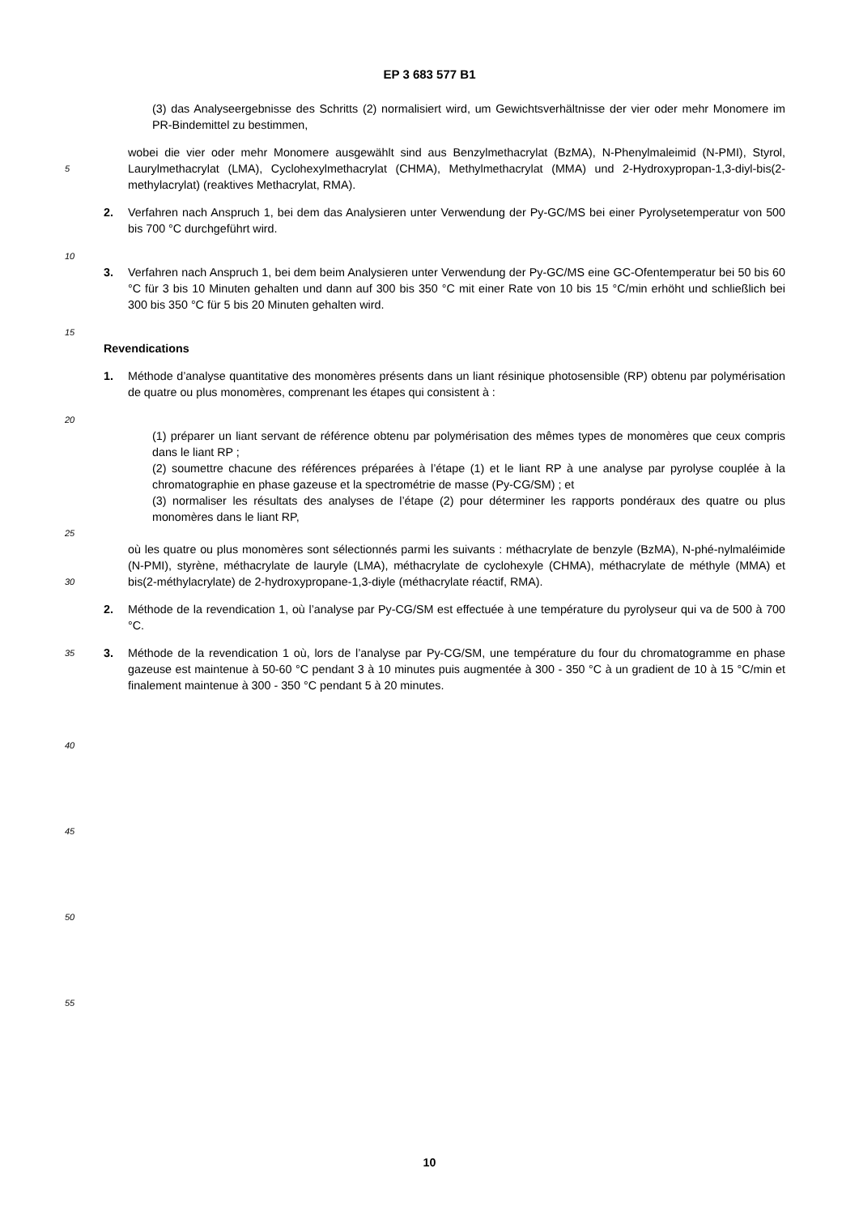EP 3 683 577 B1
(3) das Analyseergebnisse des Schritts (2) normalisiert wird, um Gewichtsverhältnisse der vier oder mehr Monomere im PR-Bindemittel zu bestimmen,
5
wobei die vier oder mehr Monomere ausgewählt sind aus Benzylmethacrylat (BzMA), N-Phenylmaleimid (N-PMI), Styrol, Laurylmethacrylat (LMA), Cyclohexylmethacrylat (CHMA), Methylmethacrylat (MMA) und 2-Hydroxypropan-1,3-diyl-bis(2-methylacrylat) (reaktives Methacrylat, RMA).
2. Verfahren nach Anspruch 1, bei dem das Analysieren unter Verwendung der Py-GC/MS bei einer Pyrolysetemperatur von 500 bis 700 °C durchgeführt wird.
10
3. Verfahren nach Anspruch 1, bei dem beim Analysieren unter Verwendung der Py-GC/MS eine GC-Ofentemperatur bei 50 bis 60 °C für 3 bis 10 Minuten gehalten und dann auf 300 bis 350 °C mit einer Rate von 10 bis 15 °C/min erhöht und schließlich bei 300 bis 350 °C für 5 bis 20 Minuten gehalten wird.
15
Revendications
1. Méthode d’analyse quantitative des monomères présents dans un liant résinique photosensible (RP) obtenu par polymérisation de quatre ou plus monomères, comprenant les étapes qui consistent à :
20
25
(1) préparer un liant servant de référence obtenu par polymérisation des mêmes types de monomères que ceux compris dans le liant RP ;
(2) soumettre chacune des références préparées à l’étape (1) et le liant RP à une analyse par pyrolyse couplée à la chromatographie en phase gazeuse et la spectrométrie de masse (Py-CG/SM) ; et
(3) normaliser les résultats des analyses de l’étape (2) pour déterminer les rapports pondéraux des quatre ou plus monomères dans le liant RP,
30
où les quatre ou plus monomères sont sélectionnés parmi les suivants : méthacrylate de benzyle (BzMA), N-phé-nylmaléimide (N-PMI), styrène, méthacrylate de lauryle (LMA), méthacrylate de cyclohexyle (CHMA), méthacrylate de méthyle (MMA) et bis(2-méthylacrylate) de 2-hydroxypropane-1,3-diyle (méthacrylate réactif, RMA).
2. Méthode de la revendication 1, où l’analyse par Py-CG/SM est effectuée à une température du pyrolyseur qui va de 500 à 700 °C.
35
3. Méthode de la revendication 1 où, lors de l’analyse par Py-CG/SM, une température du four du chromatogramme en phase gazeuse est maintenue à 50-60 °C pendant 3 à 10 minutes puis augmentée à 300 - 350 °C à un gradient de 10 à 15 °C/min et finalement maintenue à 300 - 350 °C pendant 5 à 20 minutes.
40
45
50
55
10